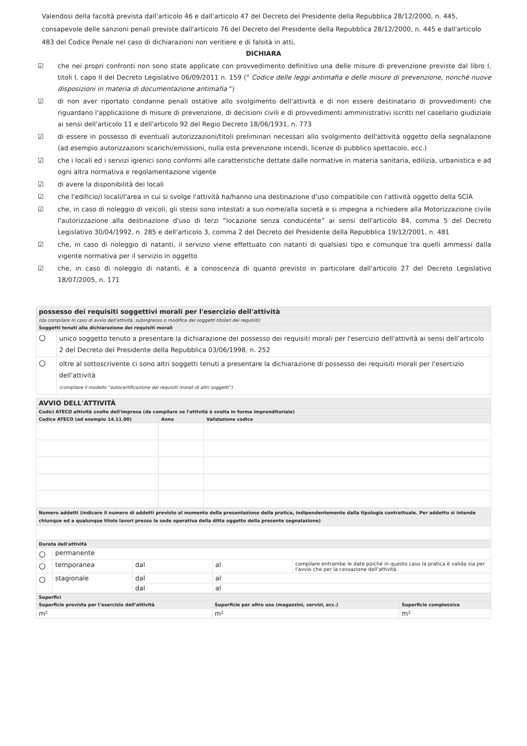Valendosi della facoltà prevista dall'articolo 46 e dall'articolo 47 del Decreto del Presidente della Repubblica 28/12/2000, n. 445, consapevole delle sanzioni penali previste dall'articolo 76 del Decreto del Presidente della Repubblica 28/12/2000, n. 445 e dall'articolo 483 del Codice Penale nel caso di dichiarazioni non veritiere e di falsità in atti,
DICHIARA
☑ che nei propri confronti non sono state applicate con provvedimento definitivo una delle misure di prevenzione previste dal libro I, titoli I, capo II del Decreto Legislativo 06/09/2011 n. 159 (" Codice delle leggi antimafia e delle misure di prevenzione, nonchè nuove disposizioni in materia di documentazione antimafia ")
☑ di non aver riportato condanne penali ostative allo svolgimento dell'attività e di non essere destinatario di provvedimenti che riguardano l'applicazione di misure di prevenzione, di decisioni civili e di provvedimenti amministrativi iscritti nel casellario giudiziale ai sensi dell'articolo 11 e dell'articolo 92 del Regio Decreto 18/06/1931, n. 773
☑ di essere in possesso di eventuali autorizzazioni/titoli preliminari necessari allo svolgimento dell'attività oggetto della segnalazione (ad esempio autorizzazioni scarichi/emissioni, nulla osta prevenzione incendi, licenze di pubblico spettacolo, ecc.)
☑ che i locali ed i servizi igienici sono conformi alle caratteristiche dettate dalle normative in materia sanitaria, edilizia, urbanistica e ad ogni altra normativa e regolamentazione vigente
☑ di avere la disponibilità dei locali
☑ che l'edificio/i locali/l'area in cui si svolge l'attività ha/hanno una destinazione d'uso compatibile con l'attività oggetto della SCIA
☑ che, in caso di noleggio di veicoli, gli stessi sono intestati a suo nome/alla società e si impegna a richiedere alla Motorizzazione civile l'autorizzazione alla destinazione d'uso di terzi “locazione senza conducente” ai sensi dell'articolo 84, comma 5 del Decreto Legislativo 30/04/1992, n. 285 e dell'articolo 3, comma 2 del Decreto del Presidente della Repubblica 19/12/2001, n. 481
☑ che, in caso di noleggio di natanti, il servizio viene effettuato con natanti di qualsiasi tipo e comunque tra quelli ammessi dalla vigente normativa per il servizio in oggetto
☑ che, in caso di noleggio di natanti, è a conoscenza di quanto previsto in particolare dall'articolo 27 del Decreto Legislativo 18/07/2005, n. 171
| possesso dei requisiti soggettivi morali per l'esercizio dell'attività | |
| (da compilare in caso di avvio dell'attività, subingresso o modifica dei soggetti titolari dei requisiti) | |
| Soggetti tenuti alla dichiarazione dei requisiti morali | |
| ○ | unico soggetto tenuto a presentare la dichiarazione del possesso dei requisiti morali per l'esercizio dell'attività ai sensi dell'articolo 2 del Decreto del Presidente della Repubblica 03/06/1998, n. 252 |
| ○ | oltre al sottoscrivente ci sono altri soggetti tenuti a presentare la dichiarazione di possesso dei requisiti morali per l'esercizio dell'attività (compilare il modello “autocertificazione dei requisiti morali di altri soggetti”) |
| AVVIO DELL'ATTIVITÀ | | |
| Codici ATECO attività svolte dell'impresa (da compilare se l'attività è svolta in forma imprenditoriale) | | |
| Codice ATECO (ad esempio 14.11.00) | Anno | Validazione codice |
| Numero addetti (indicare il numero di addetti previsto al momento della presentazione della pratica, indipendentemente dalla tipologia contrattuale. Per addetto si intende chiunque ed a qualunque titolo lavori presso la sede operativa della ditta oggetto della presente segnalazione) | | |
| Durata dell'attività | | | | |
| ○ | permanente | | | |
| ○ | temporanea | dal | al | compilare entrambe le date poiché in questo caso la pratica è valida sia per l'avvio che per la cessazione dell'attività. |
| ○ | stagionale | dal | al | |
| | | dal | al | |
| Superfici | | |
| Superficie prevista per l’esercizio dell’attività | Superficie per altro uso (magazzini, servizi, ecc.) | Superficie complessiva |
| m² | m² | m² |